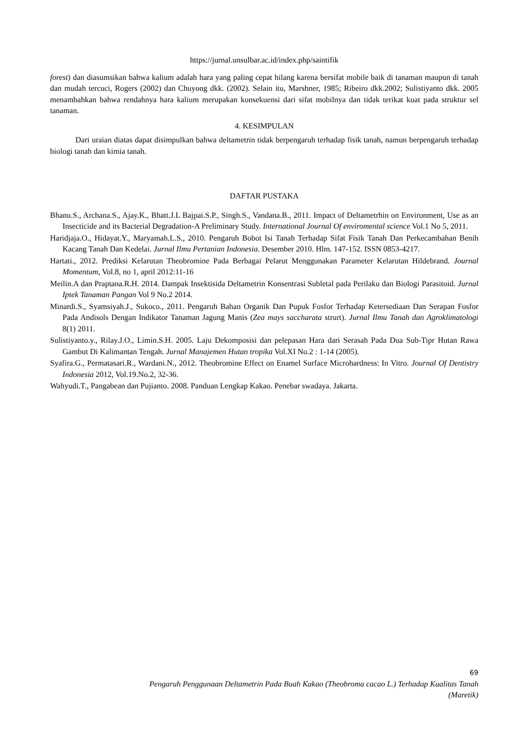https://jurnal.unsulbar.ac.id/index.php/saintifik
forest) dan diasumsikan bahwa kalium adalah hara yang paling cepat hilang karena bersifat mobile baik di tanaman maupun di tanah dan mudah tercuci, Rogers (2002) dan Chuyong dkk. (2002). Selain itu, Marshner, 1985; Ribeiro dkk.2002; Sulistiyanto dkk. 2005 menambahkan bahwa rendahnya hara kalium merupakan konsekuensi dari sifat mobilnya dan tidak terikat kuat pada struktur sel tanaman.
4. KESIMPULAN
Dari uraian diatas dapat disimpulkan bahwa deltametrin tidak berpengaruh terhadap fisik tanah, namun berpengaruh terhadap biologi tanah dan kimia tanah.
DAFTAR PUSTAKA
Bhanu.S., Archana.S., Ajay.K., Bhatt.J.L Bajpai.S.P., Singh.S., Vandana.B., 2011. Impact of Deltametrhin on Environment, Use as an Insecticide and its Bacterial Degradation-A Preliminary Study. International Journal Of enviromental science Vol.1 No 5, 2011.
Haridjaja.O., Hidayat.Y., Maryamah.L.S., 2010. Pengaruh Bobot Isi Tanah Terhadap Sifat Fisik Tanah Dan Perkecambahan Benih Kacang Tanah Dan Kedelai. Jurnal Ilmu Pertanian Indonesia. Desember 2010. Hlm. 147-152. ISSN 0853-4217.
Hartati., 2012. Prediksi Kelarutan Theobromine Pada Berbagai Pelarut Menggunakan Parameter Kelarutan Hildebrand. Journal Momentum, Vol.8, no 1, april 2012:11-16
Meilin.A dan Praptana.R.H. 2014. Dampak Insektisida Deltametrin Konsentrasi Subletal pada Perilaku dan Biologi Parasitoid. Jurnal Iptek Tanaman Pangan Vol 9 No.2 2014.
Minardi.S., Syamsiyah.J., Sukoco., 2011. Pengaruh Bahan Organik Dan Pupuk Fosfor Terhadap Ketersediaan Dan Serapan Fosfor Pada Andisols Dengan Indikator Tanaman Jagung Manis (Zea mays saccharata strurt). Jurnal Ilmu Tanah dan Agroklimatologi 8(1) 2011.
Sulistiyanto.y., Rilay.J.O., Limin.S.H. 2005. Laju Dekomposisi dan pelepasan Hara dari Serasah Pada Dua Sub-Tipr Hutan Rawa Gambut Di Kalimantan Tengah. Jurnal Manajemen Hutan tropika Vol.XI No.2 : 1-14 (2005).
Syafira.G., Permatasari.R., Wardani.N., 2012. Theobromine Effect on Enamel Surface Microhardness: In Vitro. Journal Of Dentistry Indonesia 2012, Vol.19.No.2, 32-36.
Wahyudi.T., Pangabean dan Pujianto. 2008. Panduan Lengkap Kakao. Penebar swadaya. Jakarta.
69
Pengaruh Penggunaan Deltametrin Pada Buah Kakao (Theobroma cacao L.) Terhadap Kualitas Tanah
(Maretik)